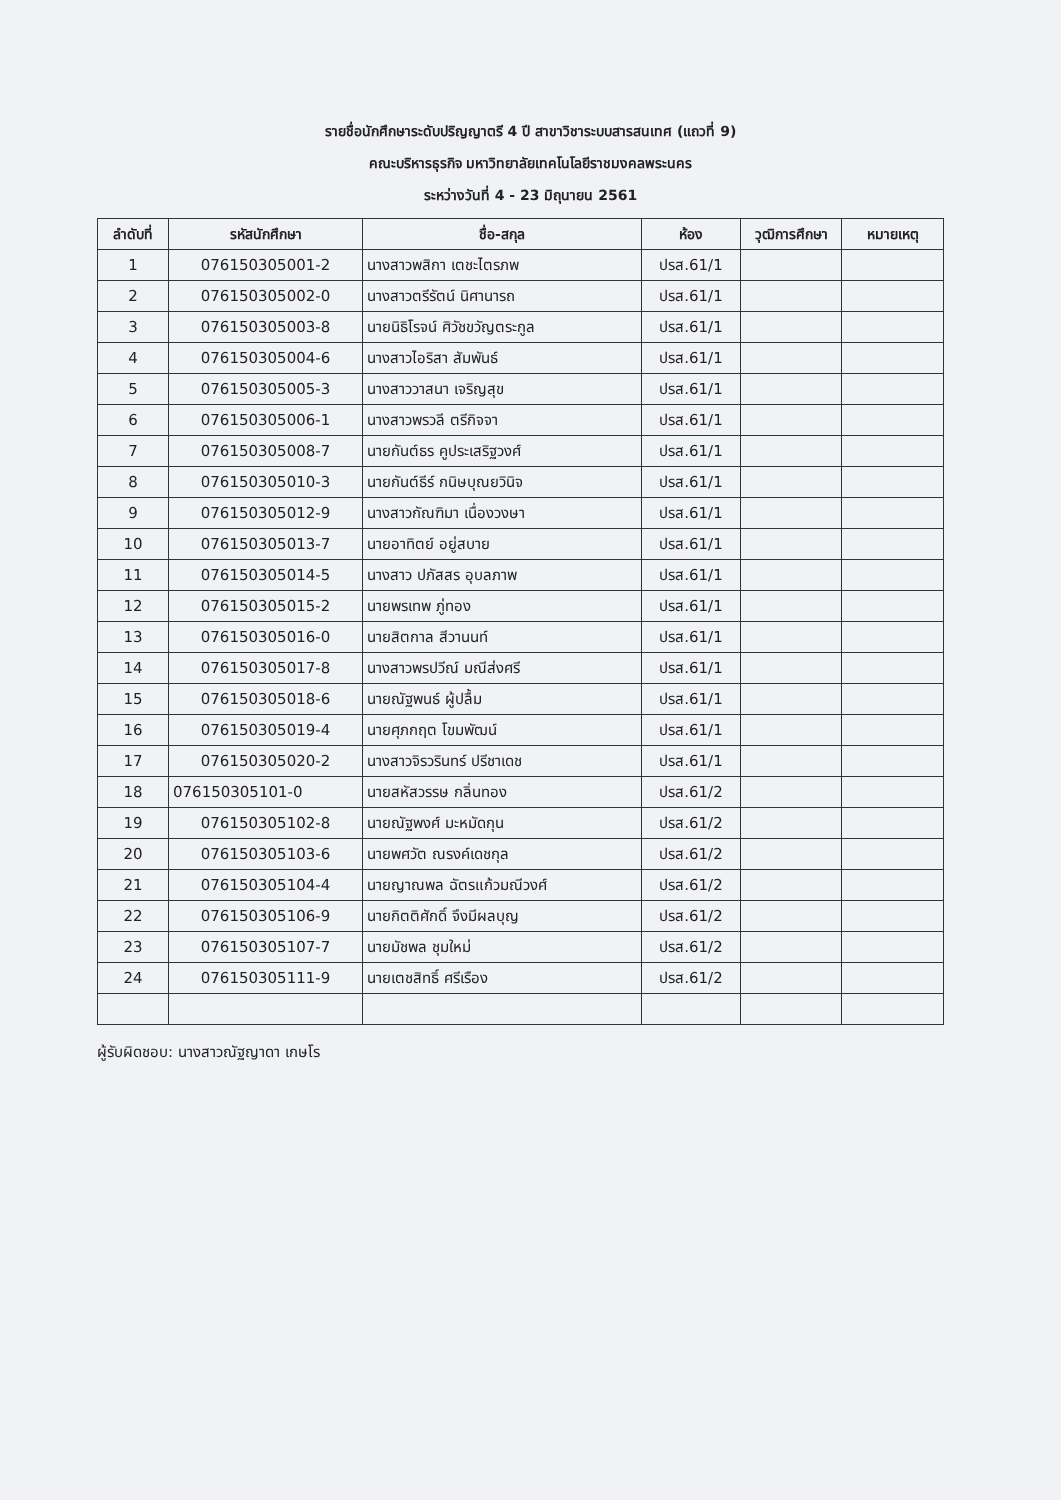รายชื่อนักศึกษาระดับปริญญาตรี 4 ปี สาขาวิชาระบบสารสนเทศ (แถวที่ 9)
คณะบริหารธุรกิจ มหาวิทยาลัยเทคโนโลยีราชมงคลพระนคร
ระหว่างวันที่ 4 - 23 มิถุนายน 2561
| ลำดับที่ | รหัสนักศึกษา | ชื่อ-สกุล | ห้อง | วุฒิการศึกษา | หมายเหตุ |
| --- | --- | --- | --- | --- | --- |
| 1 | 076150305001-2 | นางสาวพสิกา เตชะไตรภพ | ปรส.61/1 | | |
| 2 | 076150305002-0 | นางสาวตรีรัตน์ นิศานารถ | ปรส.61/1 | | |
| 3 | 076150305003-8 | นายนิธิโรจน์ ศิวัชขวัญตระกูล | ปรส.61/1 | | |
| 4 | 076150305004-6 | นางสาวไอริสา สัมพันธ์ | ปรส.61/1 | | |
| 5 | 076150305005-3 | นางสาววาสนา เจริญสุข | ปรส.61/1 | | |
| 6 | 076150305006-1 | นางสาวพรวลี ตรีกิจจา | ปรส.61/1 | | |
| 7 | 076150305008-7 | นายกันต์ธร คูประเสริฐวงศ์ | ปรส.61/1 | | |
| 8 | 076150305010-3 | นายกันต์ธีร์ กนิษบุณยวินิจ | ปรส.61/1 | | |
| 9 | 076150305012-9 | นางสาวกัณฑิมา เนื่องวงษา | ปรส.61/1 | | |
| 10 | 076150305013-7 | นายอาทิตย์ อยู่สบาย | ปรส.61/1 | | |
| 11 | 076150305014-5 | นางสาว ปภัสสร อุบลภาพ | ปรส.61/1 | | |
| 12 | 076150305015-2 | นายพรเทพ ภู่ทอง | ปรส.61/1 | | |
| 13 | 076150305016-0 | นายสิตกาล สีวานนท์ | ปรส.61/1 | | |
| 14 | 076150305017-8 | นางสาวพรปวีณ์ มณีส่งศรี | ปรส.61/1 | | |
| 15 | 076150305018-6 | นายณัฐพนธ์ ผู้ปลื้ม | ปรส.61/1 | | |
| 16 | 076150305019-4 | นายศุภกฤต โขมพัฒน์ | ปรส.61/1 | | |
| 17 | 076150305020-2 | นางสาวจิรวรินทร์ ปรีชาเดช | ปรส.61/1 | | |
| 18 | 076150305101-0 | นายสหัสวรรษ กลิ่นทอง | ปรส.61/2 | | |
| 19 | 076150305102-8 | นายณัฐพงศ์ มะหมัดกุน | ปรส.61/2 | | |
| 20 | 076150305103-6 | นายพศวัต ณรงค์เดชกุล | ปรส.61/2 | | |
| 21 | 076150305104-4 | นายญาณพล ฉัตรแก้วมณีวงศ์ | ปรส.61/2 | | |
| 22 | 076150305106-9 | นายกิตติศักดิ์ จึงมีผลบุญ | ปรส.61/2 | | |
| 23 | 076150305107-7 | นายมัชพล ชุมใหม่ | ปรส.61/2 | | |
| 24 | 076150305111-9 | นายเตชสิทธิ์ ศรีเรือง | ปรส.61/2 | | |
ผู้รับผิดชอบ: นางสาวณัฐญาดา เกษโร